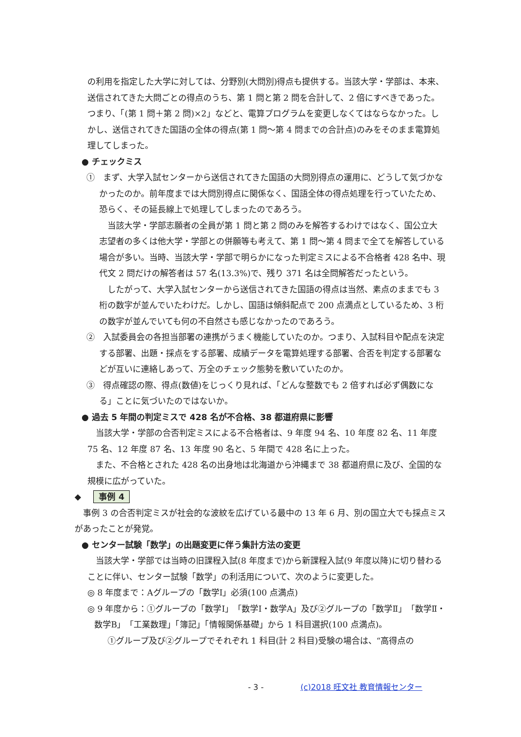の利用を指定した大学に対しては、分野別(大問別)得点も提供する。当該大学・学部は、本来、送信されてきた大問ごとの得点のうち、第 1 問と第 2 問を合計して、2 倍にすべきであった。つまり、「(第 1 問＋第 2 問)×2」などと、電算プログラムを変更しなくてはならなかった。しかし、送信されてきた国語の全体の得点(第 1 問～第 4 問までの合計点)のみをそのまま電算処理してしまった。
● チェックミス
①　まず、大学入試センターから送信されてきた国語の大問別得点の運用に、どうして気づかなかったのか。前年度までは大問別得点に関係なく、国語全体の得点処理を行っていたため、恐らく、その延長線上で処理してしまったのであろう。
　当該大学・学部志願者の全員が第 1 問と第 2 問のみを解答するわけではなく、国公立大志望者の多くは他大学・学部との併願等も考えて、第 1 問～第 4 問まで全てを解答している場合が多い。当時、当該大学・学部で明らかになった判定ミスによる不合格者 428 名中、現代文 2 問だけの解答者は 57 名(13.3%)で、残り 371 名は全問解答だったという。
　したがって、大学入試センターから送信されてきた国語の得点は当然、素点のままでも 3 桁の数字が並んでいたわけだ。しかし、国語は傾斜配点で 200 点満点としているため、3 桁の数字が並んでいても何の不自然さも感じなかったのであろう。
②　入試委員会の各担当部署の連携がうまく機能していたのか。つまり、入試科目や配点を決定する部署、出題・採点をする部署、成績データを電算処理する部署、合否を判定する部署などが互いに連絡しあって、万全のチェック態勢を敷いていたのか。
③　得点確認の際、得点(数値)をじっくり見れば、「どんな整数でも 2 倍すれば必ず偶数になる」ことに気づいたのではないか。
● 過去 5 年間の判定ミスで 428 名が不合格、38 都道府県に影響
　当該大学・学部の合否判定ミスによる不合格者は、9 年度 94 名、10 年度 82 名、11 年度 75 名、12 年度 87 名、13 年度 90 名と、5 年間で 428 名に上った。
　また、不合格とされた 428 名の出身地は北海道から沖縄まで 38 都道府県に及び、全国的な規模に広がっていた。
◆ 事例 4
　事例 3 の合否判定ミスが社会的な波紋を広げている最中の 13 年 6 月、別の国立大でも採点ミスがあったことが発覚。
● センター試験「数学」の出題変更に伴う集計方法の変更
　当該大学・学部では当時の旧課程入試(8 年度まで)から新課程入試(9 年度以降)に切り替わることに伴い、センター試験「数学」の利活用について、次のように変更した。
◎ 8 年度まで：Aグループの「数学Ⅰ」必須(100 点満点)
◎ 9 年度から：①グループの「数学Ⅰ」「数学Ⅰ・数学A」及び②グループの「数学Ⅱ」「数学Ⅱ・数学B」「工業数理」「簿記」「情報関係基礎」から 1 科目選択(100 点満点)。
　①グループ及び②グループでそれぞれ 1 科目(計 2 科目)受験の場合は、“高得点の
- 3 - (c)2018 旺文社 教育情報センター